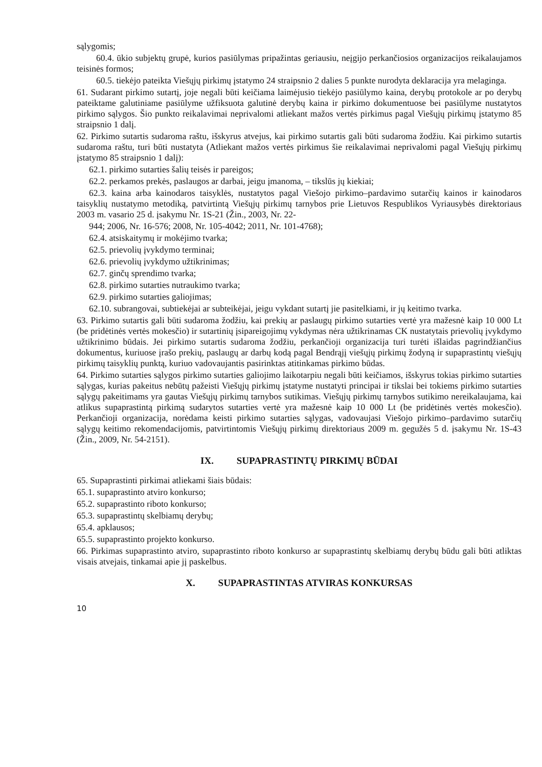sąlygomis;
60.4. ūkio subjektų grupė, kurios pasiūlymas pripažintas geriausiu, neįgijo perkančiosios organizacijos reikalaujamos teisinės formos;
60.5. tiekėjo pateikta Viešųjų pirkimų įstatymo 24 straipsnio 2 dalies 5 punkte nurodyta deklaracija yra melaginga.
61. Sudarant pirkimo sutartį, joje negali būti keičiama laimėjusio tiekėjo pasiūlymo kaina, derybų protokole ar po derybų pateiktame galutiniame pasiūlyme užfiksuota galutinė derybų kaina ir pirkimo dokumentuose bei pasiūlyme nustatytos pirkimo sąlygos. Šio punkto reikalavimai neprivalomi atliekant mažos vertės pirkimus pagal Viešųjų pirkimų įstatymo 85 straipsnio 1 dalį.
62. Pirkimo sutartis sudaroma raštu, išskyrus atvejus, kai pirkimo sutartis gali būti sudaroma žodžiu. Kai pirkimo sutartis sudaroma raštu, turi būti nustatyta (Atliekant mažos vertės pirkimus šie reikalavimai neprivalomi pagal Viešųjų pirkimų įstatymo 85 straipsnio 1 dalį):
62.1. pirkimo sutarties šalių teisės ir pareigos;
62.2. perkamos prekės, paslaugos ar darbai, jeigu įmanoma, – tikslūs jų kiekiai;
62.3. kaina arba kainodaros taisyklės, nustatytos pagal Viešojo pirkimo–pardavimo sutarčių kainos ir kainodaros taisyklių nustatymo metodiką, patvirtintą Viešųjų pirkimų tarnybos prie Lietuvos Respublikos Vyriausybės direktoriaus 2003 m. vasario 25 d. įsakymu Nr. 1S-21 (Žin., 2003, Nr. 22-
944; 2006, Nr. 16-576; 2008, Nr. 105-4042; 2011, Nr. 101-4768);
62.4. atsiskaitymų ir mokėjimo tvarka;
62.5. prievolių įvykdymo terminai;
62.6. prievolių įvykdymo užtikrinimas;
62.7. ginčų sprendimo tvarka;
62.8. pirkimo sutarties nutraukimo tvarka;
62.9. pirkimo sutarties galiojimas;
62.10. subrangovai, subtiekėjai ar subteikėjai, jeigu vykdant sutartį jie pasitelkiami, ir jų keitimo tvarka.
63. Pirkimo sutartis gali būti sudaroma žodžiu, kai prekių ar paslaugų pirkimo sutarties vertė yra mažesnė kaip 10 000 Lt (be pridėtinės vertės mokesčio) ir sutartinių įsipareigojimų vykdymas nėra užtikrinamas CK nustatytais prievolių įvykdymo užtikrinimo būdais. Jei pirkimo sutartis sudaroma žodžiu, perkančioji organizacija turi turėti išlaidas pagrindžiančius dokumentus, kuriuose įrašo prekių, paslaugų ar darbų kodą pagal Bendrąjį viešųjų pirkimų žodyną ir supaprastintų viešųjų pirkimų taisyklių punktą, kuriuo vadovaujantis pasirinktas atitinkamas pirkimo būdas.
64. Pirkimo sutarties sąlygos pirkimo sutarties galiojimo laikotarpiu negali būti keičiamos, išskyrus tokias pirkimo sutarties sąlygas, kurias pakeitus nebūtų pažeisti Viešųjų pirkimų įstatyme nustatyti principai ir tikslai bei tokiems pirkimo sutarties sąlygų pakeitimams yra gautas Viešųjų pirkimų tarnybos sutikimas. Viešųjų pirkimų tarnybos sutikimo nereikalaujama, kai atlikus supaprastintą pirkimą sudarytos sutarties vertė yra mažesnė kaip 10 000 Lt (be pridėtinės vertės mokesčio). Perkančioji organizacija, norėdama keisti pirkimo sutarties sąlygas, vadovaujasi Viešojo pirkimo–pardavimo sutarčių sąlygų keitimo rekomendacijomis, patvirtintomis Viešųjų pirkimų direktoriaus 2009 m. gegužės 5 d. įsakymu Nr. 1S-43 (Žin., 2009, Nr. 54-2151).
IX. SUPAPRASTINTŲ PIRKIMŲ BŪDAI
65. Supaprastinti pirkimai atliekami šiais būdais:
65.1. supaprastinto atviro konkurso;
65.2. supaprastinto riboto konkurso;
65.3. supaprastintų skelbiamų derybų;
65.4. apklausos;
65.5. supaprastinto projekto konkurso.
66. Pirkimas supaprastinto atviro, supaprastinto riboto konkurso ar supaprastintų skelbiamų derybų būdu gali būti atliktas visais atvejais, tinkamai apie jį paskelbus.
X. SUPAPRASTINTAS ATVIRAS KONKURSAS
10